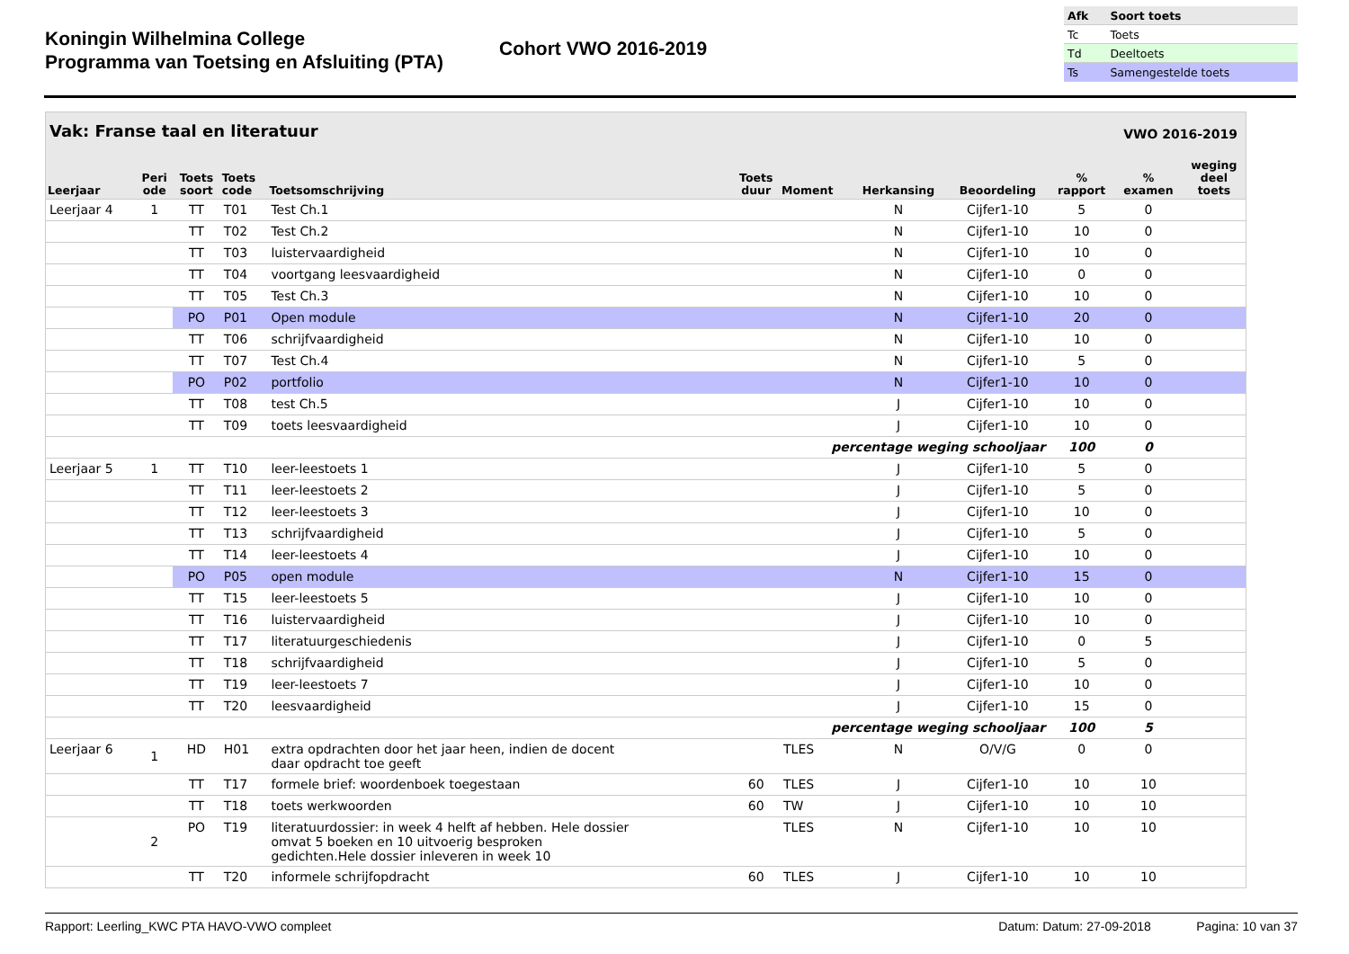Koningin Wilhelmina College
Programma van Toetsing en Afsluiting (PTA)
Cohort VWO 2016-2019
| Afk | Soort toets |
| Tc | Toets |
| Td | Deeltoets |
| Ts | Samengestelde toets |
Vak: Franse taal en literatuur VWO 2016-2019
| Leerjaar | Peri ode | Toets soort | Toets code | Toetsomschrijving | Toets duur | Moment | Herkansing | Beoordeling | % rapport | % examen | weging deel toets |
| --- | --- | --- | --- | --- | --- | --- | --- | --- | --- | --- | --- |
| Leerjaar 4 | 1 | TT | T01 | Test Ch.1 | | | N | Cijfer1-10 | 5 | 0 | |
| | | TT | T02 | Test Ch.2 | | | N | Cijfer1-10 | 10 | 0 | |
| | | TT | T03 | luistervaardigheid | | | N | Cijfer1-10 | 10 | 0 | |
| | | TT | T04 | voortgang leesvaardigheid | | | N | Cijfer1-10 | 0 | 0 | |
| | | TT | T05 | Test Ch.3 | | | N | Cijfer1-10 | 10 | 0 | |
| | | PO | P01 | Open module | | | N | Cijfer1-10 | 20 | 0 | |
| | | TT | T06 | schrijfvaardigheid | | | N | Cijfer1-10 | 10 | 0 | |
| | | TT | T07 | Test Ch.4 | | | N | Cijfer1-10 | 5 | 0 | |
| | | PO | P02 | portfolio | | | N | Cijfer1-10 | 10 | 0 | |
| | | TT | T08 | test Ch.5 | | | J | Cijfer1-10 | 10 | 0 | |
| | | TT | T09 | toets leesvaardigheid | | | J | Cijfer1-10 | 10 | 0 | |
| percentage weging schooljaar | | | | | | | | | 100 | 0 | |
| Leerjaar 5 | 1 | TT | T10 | leer-leestoets 1 | | | J | Cijfer1-10 | 5 | 0 | |
| | | TT | T11 | leer-leestoets 2 | | | J | Cijfer1-10 | 5 | 0 | |
| | | TT | T12 | leer-leestoets 3 | | | J | Cijfer1-10 | 10 | 0 | |
| | | TT | T13 | schrijfvaardigheid | | | J | Cijfer1-10 | 5 | 0 | |
| | | TT | T14 | leer-leestoets 4 | | | J | Cijfer1-10 | 10 | 0 | |
| | | PO | P05 | open module | | | N | Cijfer1-10 | 15 | 0 | |
| | | TT | T15 | leer-leestoets 5 | | | J | Cijfer1-10 | 10 | 0 | |
| | | TT | T16 | luistervaardigheid | | | J | Cijfer1-10 | 10 | 0 | |
| | | TT | T17 | literatuurgeschiedenis | | | J | Cijfer1-10 | 0 | 5 | |
| | | TT | T18 | schrijfvaardigheid | | | J | Cijfer1-10 | 5 | 0 | |
| | | TT | T19 | leer-leestoets 7 | | | J | Cijfer1-10 | 10 | 0 | |
| | | TT | T20 | leesvaardigheid | | | J | Cijfer1-10 | 15 | 0 | |
| percentage weging schooljaar | | | | | | | | | 100 | 5 | |
| Leerjaar 6 | 1 | HD | H01 | extra opdrachten door het jaar heen, indien de docent daar opdracht toe geeft | | TLES | N | O/V/G | 0 | 0 | |
| | | TT | T17 | formele brief: woordenboek toegestaan | 60 | TLES | J | Cijfer1-10 | 10 | 10 | |
| | | TT | T18 | toets werkwoorden | 60 | TW | J | Cijfer1-10 | 10 | 10 | |
| | 2 | PO | T19 | literatuurdossier: in week 4 helft af hebben. Hele dossier omvat 5 boeken en 10 uitvoerig besproken gedichten.Hele dossier inleveren in week 10 | | TLES | N | Cijfer1-10 | 10 | 10 | |
| | | TT | T20 | informele schrijfopdracht | 60 | TLES | J | Cijfer1-10 | 10 | 10 | |
Rapport: Leerling_KWC PTA HAVO-VWO compleet Datum: Datum: 27-09-2018 Pagina: 10 van 37